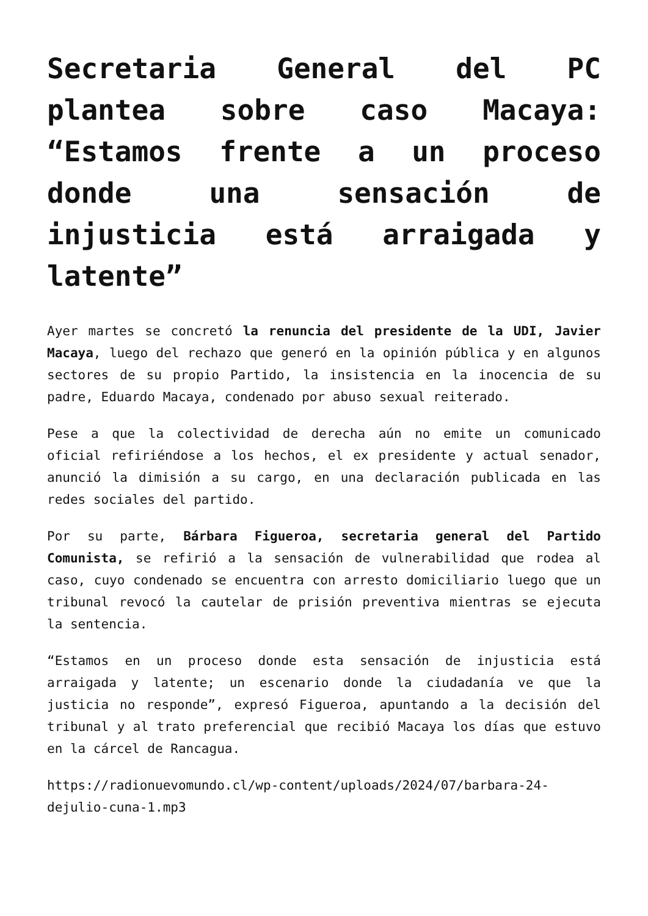Secretaria General del PC plantea sobre caso Macaya: “Estamos frente a un proceso donde una sensación de injusticia está arraigada y latente”
Ayer martes se concretó la renuncia del presidente de la UDI, Javier Macaya, luego del rechazo que generó en la opinión pública y en algunos sectores de su propio Partido, la insistencia en la inocencia de su padre, Eduardo Macaya, condenado por abuso sexual reiterado.
Pese a que la colectividad de derecha aún no emite un comunicado oficial refiriéndose a los hechos, el ex presidente y actual senador, anunció la dimisión a su cargo, en una declaración publicada en las redes sociales del partido.
Por su parte, Bárbara Figueroa, secretaria general del Partido Comunista, se refirió a la sensación de vulnerabilidad que rodea al caso, cuyo condenado se encuentra con arresto domiciliario luego que un tribunal revocó la cautelar de prisión preventiva mientras se ejecuta la sentencia.
“Estamos en un proceso donde esta sensación de injusticia está arraigada y latente; un escenario donde la ciudadanía ve que la justicia no responde”, expresó Figueroa, apuntando a la decisión del tribunal y al trato preferencial que recibió Macaya los días que estuvo en la cárcel de Rancagua.
https://radionuevomundo.cl/wp-content/uploads/2024/07/barbara-24-dejulio-cuna-1.mp3